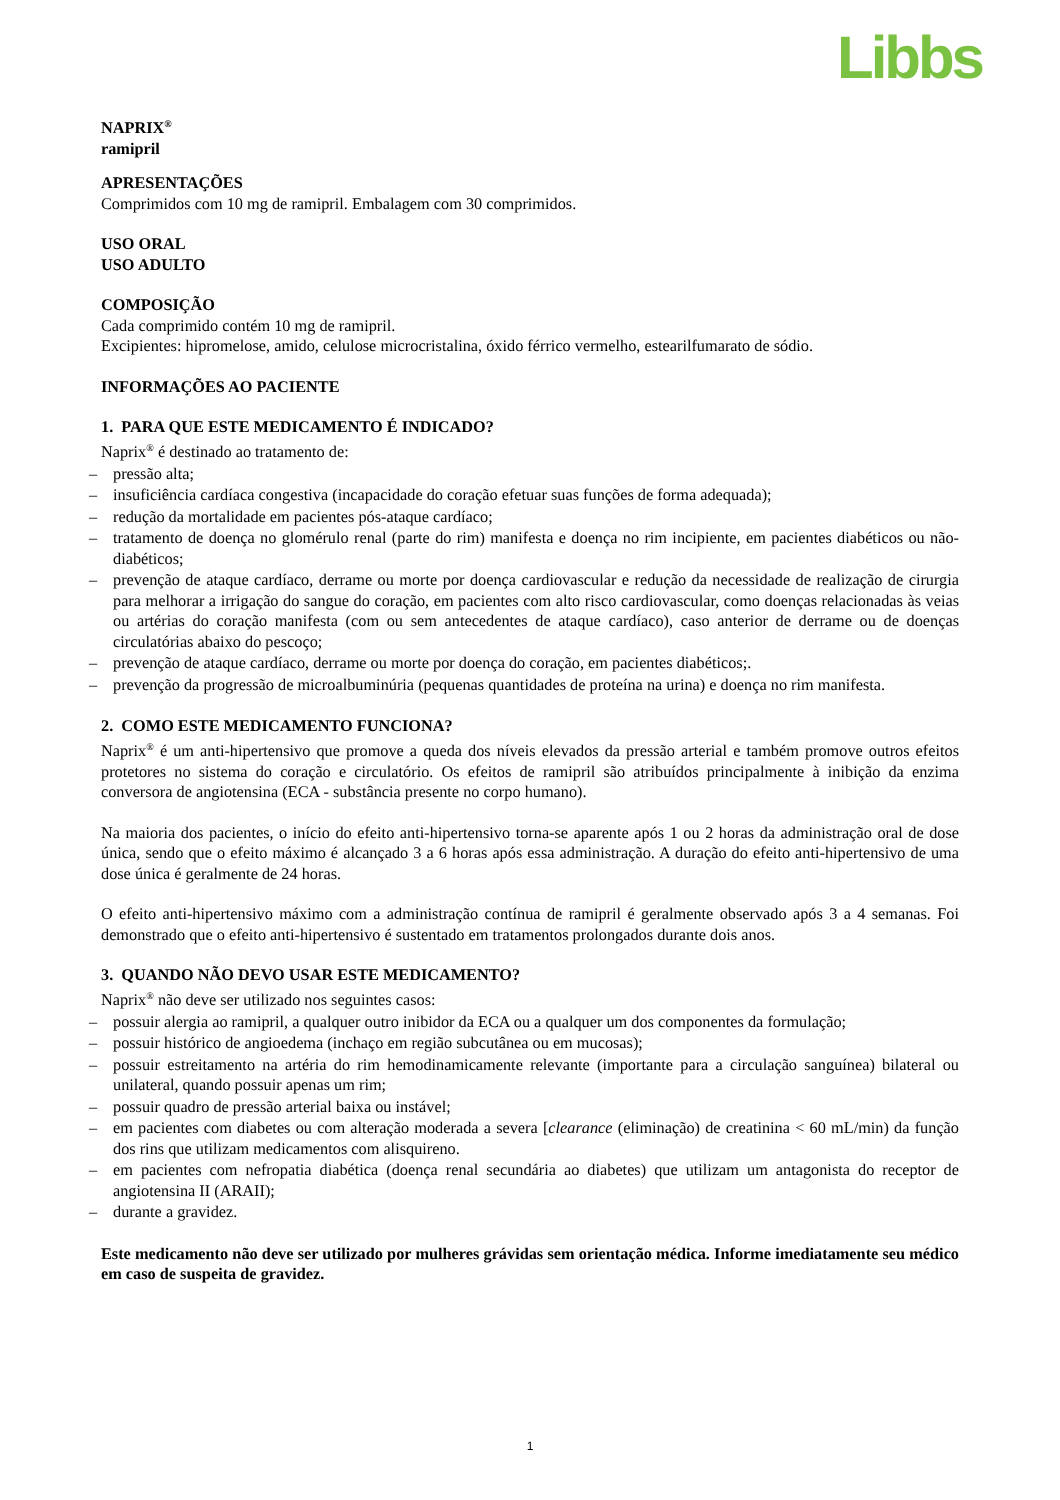Libbs
NAPRIX<sup>®</sup>
ramipril
APRESENTAÇÕES
Comprimidos com 10 mg de ramipril. Embalagem com 30 comprimidos.
USO ORAL
USO ADULTO
COMPOSIÇÃO
Cada comprimido contém 10 mg de ramipril.
Excipientes: hipromelose, amido, celulose microcristalina, óxido férrico vermelho, estearilfumarato de sódio.
INFORMAÇÕES AO PACIENTE
1. PARA QUE ESTE MEDICAMENTO É INDICADO?
Naprix<sup>®</sup> é destinado ao tratamento de:
– pressão alta;
– insuficiência cardíaca congestiva (incapacidade do coração efetuar suas funções de forma adequada);
– redução da mortalidade em pacientes pós-ataque cardíaco;
– tratamento de doença no glomérulo renal (parte do rim) manifesta e doença no rim incipiente, em pacientes diabéticos ou não-diabéticos;
– prevenção de ataque cardíaco, derrame ou morte por doença cardiovascular e redução da necessidade de realização de cirurgia para melhorar a irrigação do sangue do coração, em pacientes com alto risco cardiovascular, como doenças relacionadas às veias ou artérias do coração manifesta (com ou sem antecedentes de ataque cardíaco), caso anterior de derrame ou de doenças circulatórias abaixo do pescoço;
– prevenção de ataque cardíaco, derrame ou morte por doença do coração, em pacientes diabéticos;.
– prevenção da progressão de microalbuminúria (pequenas quantidades de proteína na urina) e doença no rim manifesta.
2. COMO ESTE MEDICAMENTO FUNCIONA?
Naprix<sup>®</sup> é um anti-hipertensivo que promove a queda dos níveis elevados da pressão arterial e também promove outros efeitos protetores no sistema do coração e circulatório. Os efeitos de ramipril são atribuídos principalmente à inibição da enzima conversora de angiotensina (ECA - substância presente no corpo humano).
Na maioria dos pacientes, o início do efeito anti-hipertensivo torna-se aparente após 1 ou 2 horas da administração oral de dose única, sendo que o efeito máximo é alcançado 3 a 6 horas após essa administração. A duração do efeito anti-hipertensivo de uma dose única é geralmente de 24 horas.
O efeito anti-hipertensivo máximo com a administração contínua de ramipril é geralmente observado após 3 a 4 semanas. Foi demonstrado que o efeito anti-hipertensivo é sustentado em tratamentos prolongados durante dois anos.
3. QUANDO NÃO DEVO USAR ESTE MEDICAMENTO?
Naprix<sup>®</sup> não deve ser utilizado nos seguintes casos:
– possuir alergia ao ramipril, a qualquer outro inibidor da ECA ou a qualquer um dos componentes da formulação;
– possuir histórico de angioedema (inchaço em região subcutânea ou em mucosas);
– possuir estreitamento na artéria do rim hemodinamicamente relevante (importante para a circulação sanguínea) bilateral ou unilateral, quando possuir apenas um rim;
– possuir quadro de pressão arterial baixa ou instável;
– em pacientes com diabetes ou com alteração moderada a severa [clearance (eliminação) de creatinina < 60 mL/min) da função dos rins que utilizam medicamentos com alisquireno.
– em pacientes com nefropatia diabética (doença renal secundária ao diabetes) que utilizam um antagonista do receptor de angiotensina II (ARAII);
– durante a gravidez.
Este medicamento não deve ser utilizado por mulheres grávidas sem orientação médica. Informe imediatamente seu médico em caso de suspeita de gravidez.
1